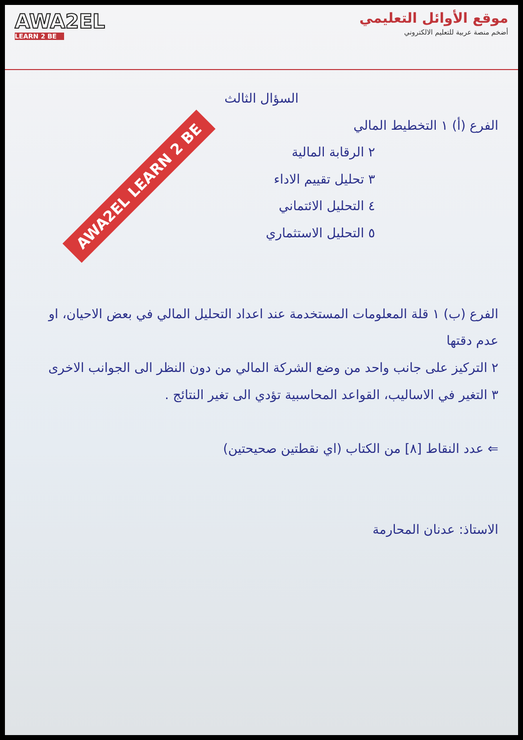AWA2EL
LEARN 2 BE
موقع الأوائل التعليمي
أضخم منصة عربية للتعليم الالكتروني
AWA2EL LEARN 2 BE
السؤال الثالث
الفرع (أ) ١ التخطيط المالي
٢ الرقابة المالية
٣ تحليل تقييم الاداء
٤ التحليل الائتماني
٥ التحليل الاستثماري
الفرع (ب) ١ قلة المعلومات المستخدمة عند اعداد التحليل المالي في بعض الاحيان، او عدم دقتها
٢ التركيز على جانب واحد من وضع الشركة المالي من دون النظر الى الجوانب الاخرى
٣ التغير في الاساليب، القواعد المحاسبية تؤدي الى تغير النتائج .
⇐ عدد النقاط [٨] من الكتاب (اي نقطتين صحيحتين)
الاستاذ: عدنان المحارمة